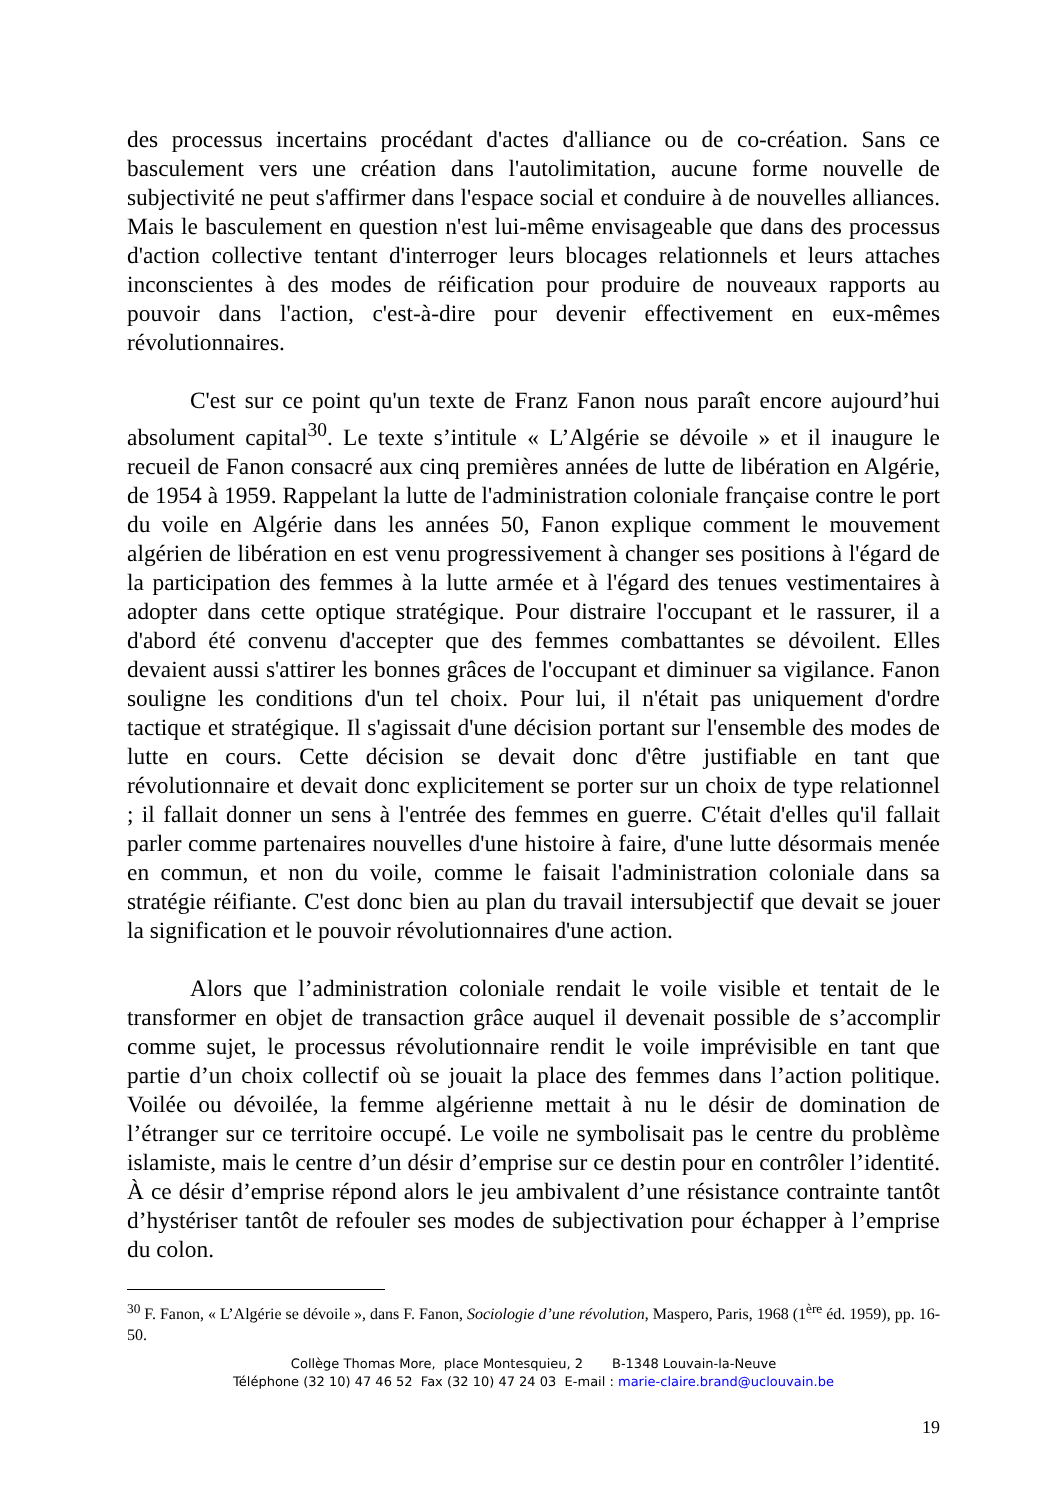des processus incertains procédant d'actes d'alliance ou de co-création. Sans ce basculement vers une création dans l'autolimitation, aucune forme nouvelle de subjectivité ne peut s'affirmer dans l'espace social et conduire à de nouvelles alliances. Mais le basculement en question n'est lui-même envisageable que dans des processus d'action collective tentant d'interroger leurs blocages relationnels et leurs attaches inconscientes à des modes de réification pour produire de nouveaux rapports au pouvoir dans l'action, c'est-à-dire pour devenir effectivement en eux-mêmes révolutionnaires.
C'est sur ce point qu'un texte de Franz Fanon nous paraît encore aujourd’hui absolument capital<sup>30</sup>. Le texte s’intitule « L’Algérie se dévoile » et il inaugure le recueil de Fanon consacré aux cinq premières années de lutte de libération en Algérie, de 1954 à 1959. Rappelant la lutte de l'administration coloniale française contre le port du voile en Algérie dans les années 50, Fanon explique comment le mouvement algérien de libération en est venu progressivement à changer ses positions à l'égard de la participation des femmes à la lutte armée et à l'égard des tenues vestimentaires à adopter dans cette optique stratégique. Pour distraire l'occupant et le rassurer, il a d'abord été convenu d'accepter que des femmes combattantes se dévoilent. Elles devaient aussi s'attirer les bonnes grâces de l'occupant et diminuer sa vigilance. Fanon souligne les conditions d'un tel choix. Pour lui, il n'était pas uniquement d'ordre tactique et stratégique. Il s'agissait d'une décision portant sur l'ensemble des modes de lutte en cours. Cette décision se devait donc d'être justifiable en tant que révolutionnaire et devait donc explicitement se porter sur un choix de type relationnel ; il fallait donner un sens à l'entrée des femmes en guerre. C'était d'elles qu'il fallait parler comme partenaires nouvelles d'une histoire à faire, d'une lutte désormais menée en commun, et non du voile, comme le faisait l'administration coloniale dans sa stratégie réifiante. C'est donc bien au plan du travail intersubjectif que devait se jouer la signification et le pouvoir révolutionnaires d'une action.
Alors que l’administration coloniale rendait le voile visible et tentait de le transformer en objet de transaction grâce auquel il devenait possible de s’accomplir comme sujet, le processus révolutionnaire rendit le voile imprévisible en tant que partie d’un choix collectif où se jouait la place des femmes dans l’action politique. Voilée ou dévoilée, la femme algérienne mettait à nu le désir de domination de l’étranger sur ce territoire occupé. Le voile ne symbolisait pas le centre du problème islamiste, mais le centre d’un désir d’emprise sur ce destin pour en contrôler l’identité. À ce désir d’emprise répond alors le jeu ambivalent d’une résistance contrainte tantôt d’hystériser tantôt de refouler ses modes de subjectivation pour échapper à l’emprise du colon.
<sup>30</sup> F. Fanon, « L’Algérie se dévoile », dans F. Fanon, Sociologie d’une révolution, Maspero, Paris, 1968 (1<sup>ère</sup> éd. 1959), pp. 16-50.
Collège Thomas More, place Montesquieu, 2 B-1348 Louvain-la-Neuve
Téléphone (32 10) 47 46 52 Fax (32 10) 47 24 03 E-mail : marie-claire.brand@uclouvain.be
19